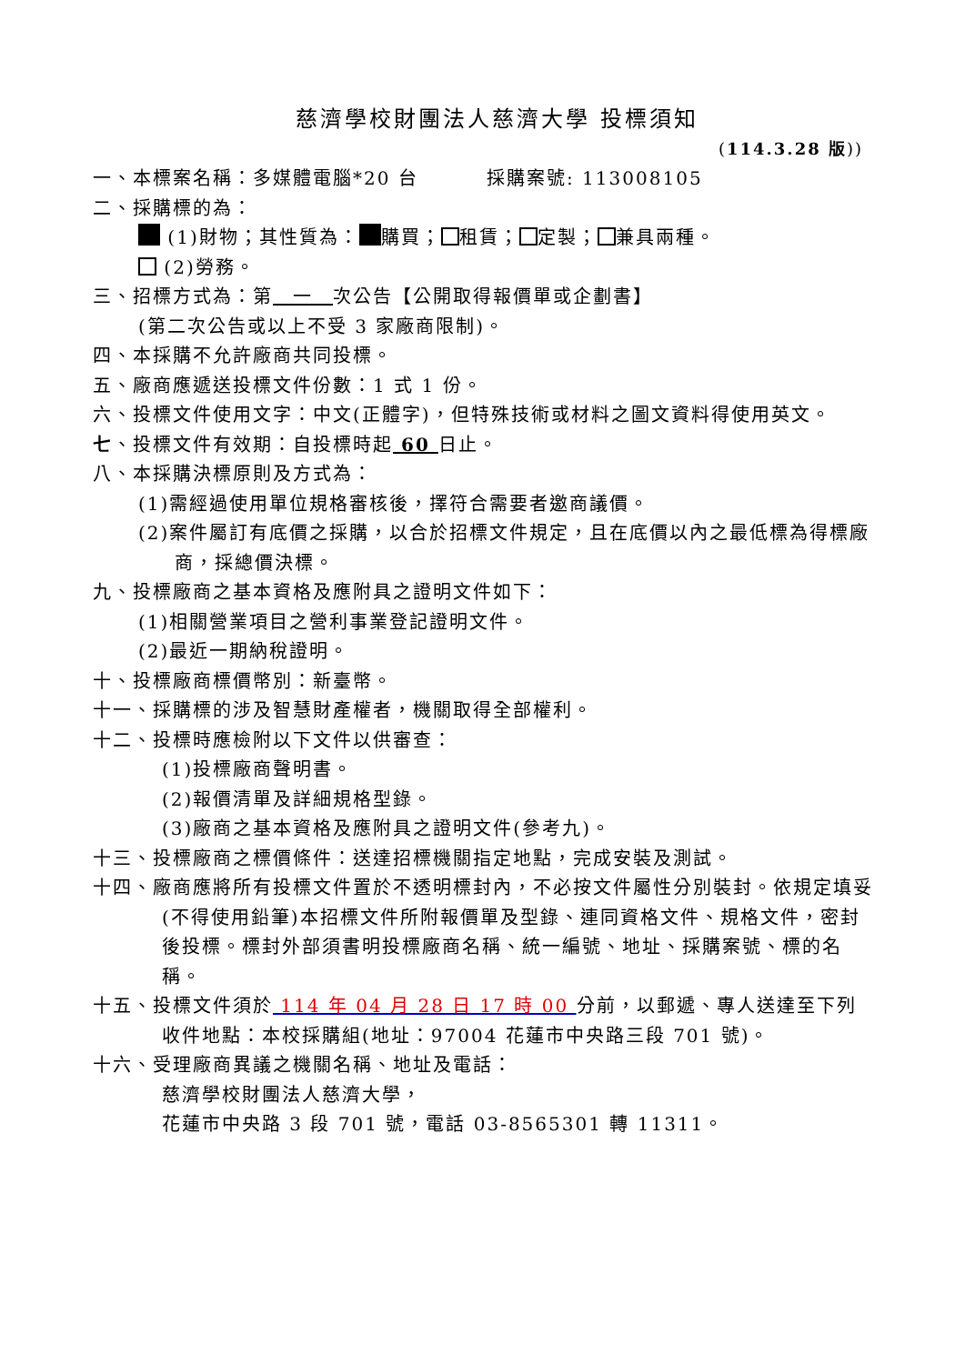慈濟學校財團法人慈濟大學 投標須知
(114.3.28 版))
一、本標案名稱：多媒體電腦*20 台 採購案號: 113008105
二、採購標的為：
(1)財物；其性質為： 購買； 租賃； 定製； 兼具兩種。
(2)勞務。
三、招標方式為：第　一　次公告【公開取得報價單或企劃書】
(第二次公告或以上不受 3 家廠商限制)。
四、本採購不允許廠商共同投標。
五、廠商應遞送投標文件份數：1 式 1 份。
六、投標文件使用文字：中文(正體字)，但特殊技術或材料之圖文資料得使用英文。
七、投標文件有效期：自投標時起 60 日止。
八、本採購決標原則及方式為：
(1)需經過使用單位規格審核後，擇符合需要者邀商議價。
(2)案件屬訂有底價之採購，以合於招標文件規定，且在底價以內之最低標為得標廠商，採總價決標。
九、投標廠商之基本資格及應附具之證明文件如下：
(1)相關營業項目之營利事業登記證明文件。
(2)最近一期納稅證明。
十、投標廠商標價幣別：新臺幣。
十一、採購標的涉及智慧財產權者，機關取得全部權利。
十二、投標時應檢附以下文件以供審查：
(1)投標廠商聲明書。
(2)報價清單及詳細規格型錄。
(3)廠商之基本資格及應附具之證明文件(參考九)。
十三、投標廠商之標價條件：送達招標機關指定地點，完成安裝及測試。
十四、廠商應將所有投標文件置於不透明標封內，不必按文件屬性分別裝封。依規定填妥(不得使用鉛筆)本招標文件所附報價單及型錄、連同資格文件、規格文件，密封後投標。標封外部須書明投標廠商名稱、統一編號、地址、採購案號、標的名稱。
十五、投標文件須於 114 年 04 月 28 日 17 時 00 分前，以郵遞、專人送達至下列收件地點：本校採購組(地址：97004 花蓮市中央路三段 701 號)。
十六、受理廠商異議之機關名稱、地址及電話：
慈濟學校財團法人慈濟大學，
花蓮市中央路 3 段 701 號，電話 03-8565301 轉 11311。